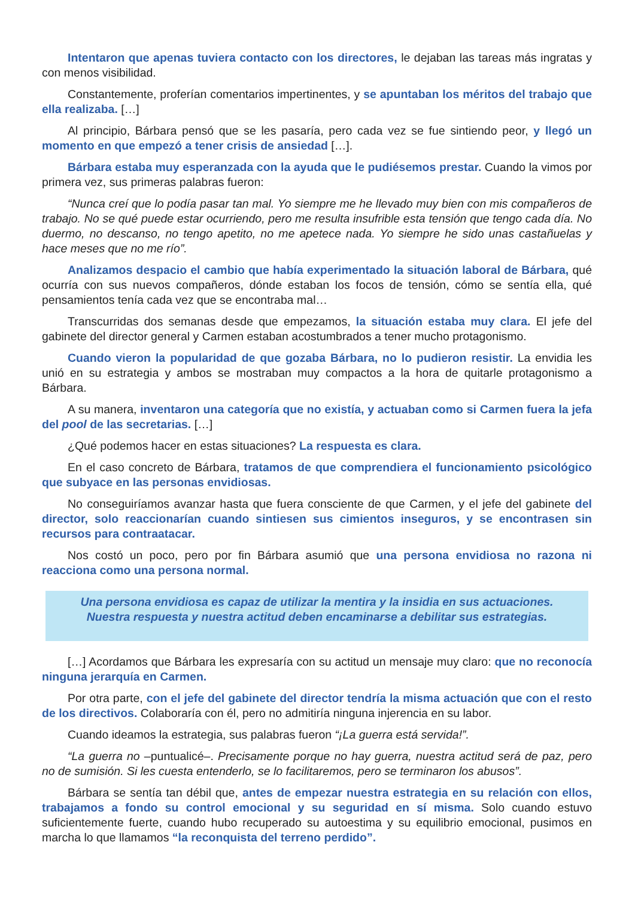Intentaron que apenas tuviera contacto con los directores, le dejaban las tareas más ingratas y con menos visibilidad.
Constantemente, proferían comentarios impertinentes, y se apuntaban los méritos del trabajo que ella realizaba. […]
Al principio, Bárbara pensó que se les pasaría, pero cada vez se fue sintiendo peor, y llegó un momento en que empezó a tener crisis de ansiedad […].
Bárbara estaba muy esperanzada con la ayuda que le pudiésemos prestar. Cuando la vimos por primera vez, sus primeras palabras fueron:
“Nunca creí que lo podía pasar tan mal. Yo siempre me he llevado muy bien con mis compañeros de trabajo. No se qué puede estar ocurriendo, pero me resulta insufrible esta tensión que tengo cada día. No duermo, no descanso, no tengo apetito, no me apetece nada. Yo siempre he sido unas castañuelas y hace meses que no me río”.
Analizamos despacio el cambio que había experimentado la situación laboral de Bárbara, qué ocurría con sus nuevos compañeros, dónde estaban los focos de tensión, cómo se sentía ella, qué pensamientos tenía cada vez que se encontraba mal…
Transcurridas dos semanas desde que empezamos, la situación estaba muy clara. El jefe del gabinete del director general y Carmen estaban acostumbrados a tener mucho protagonismo.
Cuando vieron la popularidad de que gozaba Bárbara, no lo pudieron resistir. La envidia les unió en su estrategia y ambos se mostraban muy compactos a la hora de quitarle protagonismo a Bárbara.
A su manera, inventaron una categoría que no existía, y actuaban como si Carmen fuera la jefa del pool de las secretarias. […]
¿Qué podemos hacer en estas situaciones? La respuesta es clara.
En el caso concreto de Bárbara, tratamos de que comprendiera el funcionamiento psicológico que subyace en las personas envidiosas.
No conseguiríamos avanzar hasta que fuera consciente de que Carmen, y el jefe del gabinete del director, solo reaccionarían cuando sintiesen sus cimientos inseguros, y se encontrasen sin recursos para contraatacar.
Nos costó un poco, pero por fin Bárbara asumió que una persona envidiosa no razona ni reacciona como una persona normal.
Una persona envidiosa es capaz de utilizar la mentira y la insidia en sus actuaciones.
Nuestra respuesta y nuestra actitud deben encaminarse a debilitar sus estrategias.
[…] Acordamos que Bárbara les expresaría con su actitud un mensaje muy claro: que no reconocía ninguna jerarquía en Carmen.
Por otra parte, con el jefe del gabinete del director tendría la misma actuación que con el resto de los directivos. Colaboraría con él, pero no admitiría ninguna injerencia en su labor.
Cuando ideamos la estrategia, sus palabras fueron “¡La guerra está servida!”.
“La guerra no –puntualicé–. Precisamente porque no hay guerra, nuestra actitud será de paz, pero no de sumisión. Si les cuesta entenderlo, se lo facilitaremos, pero se terminaron los abusos”.
Bárbara se sentía tan débil que, antes de empezar nuestra estrategia en su relación con ellos, trabajamos a fondo su control emocional y su seguridad en sí misma. Solo cuando estuvo suficientemente fuerte, cuando hubo recuperado su autoestima y su equilibrio emocional, pusimos en marcha lo que llamamos “la reconquista del terreno perdido”.